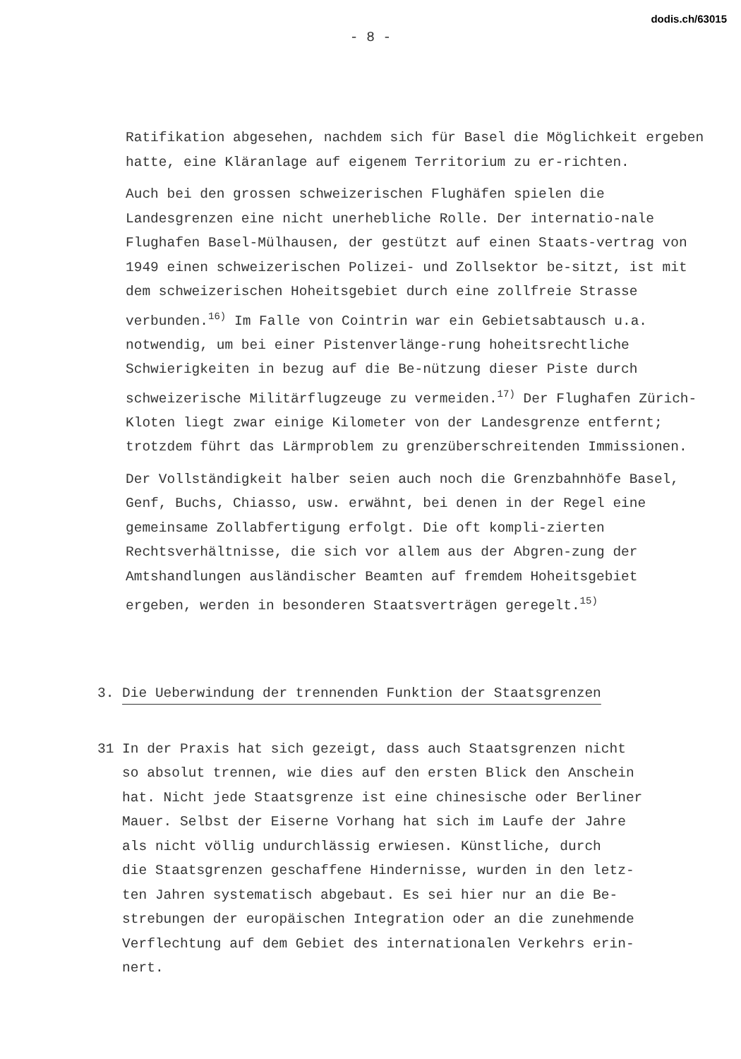dodis.ch/63015
- 8 -
Ratifikation abgesehen, nachdem sich für Basel die Möglichkeit ergeben hatte, eine Kläranlage auf eigenem Territorium zu er-richten.
Auch bei den grossen schweizerischen Flughäfen spielen die Landesgrenzen eine nicht unerhebliche Rolle. Der internatio-nale Flughafen Basel-Mülhausen, der gestützt auf einen Staats-vertrag von 1949 einen schweizerischen Polizei- und Zollsektor be-sitzt, ist mit dem schweizerischen Hoheitsgebiet durch eine zollfreie Strasse verbunden.<sup>16)</sup> Im Falle von Cointrin war ein Gebietsabtausch u.a. notwendig, um bei einer Pistenverlänge-rung hoheitsrechtliche Schwierigkeiten in bezug auf die Be-nützung dieser Piste durch schweizerische Militärflugzeuge zu vermeiden.<sup>17)</sup> Der Flughafen Zürich-Kloten liegt zwar einige Kilometer von der Landesgrenze entfernt; trotzdem führt das Lärmproblem zu grenzüberschreitenden Immissionen.
Der Vollständigkeit halber seien auch noch die Grenzbahnhöfe Basel, Genf, Buchs, Chiasso, usw. erwähnt, bei denen in der Regel eine gemeinsame Zollabfertigung erfolgt. Die oft kompli-zierten Rechtsverhältnisse, die sich vor allem aus der Abgren-zung der Amtshandlungen ausländischer Beamten auf fremdem Hoheitsgebiet ergeben, werden in besonderen Staatsverträgen geregelt.<sup>15)</sup>
3. Die Ueberwindung der trennenden Funktion der Staatsgrenzen
31 In der Praxis hat sich gezeigt, dass auch Staatsgrenzen nicht
so absolut trennen, wie dies auf den ersten Blick den Anschein
hat. Nicht jede Staatsgrenze ist eine chinesische oder Berliner
Mauer. Selbst der Eiserne Vorhang hat sich im Laufe der Jahre
als nicht völlig undurchlässig erwiesen. Künstliche, durch
die Staatsgrenzen geschaffene Hindernisse, wurden in den letz-
ten Jahren systematisch abgebaut. Es sei hier nur an die Be-
strebungen der europäischen Integration oder an die zunehmende
Verflechtung auf dem Gebiet des internationalen Verkehrs erin-
nert.